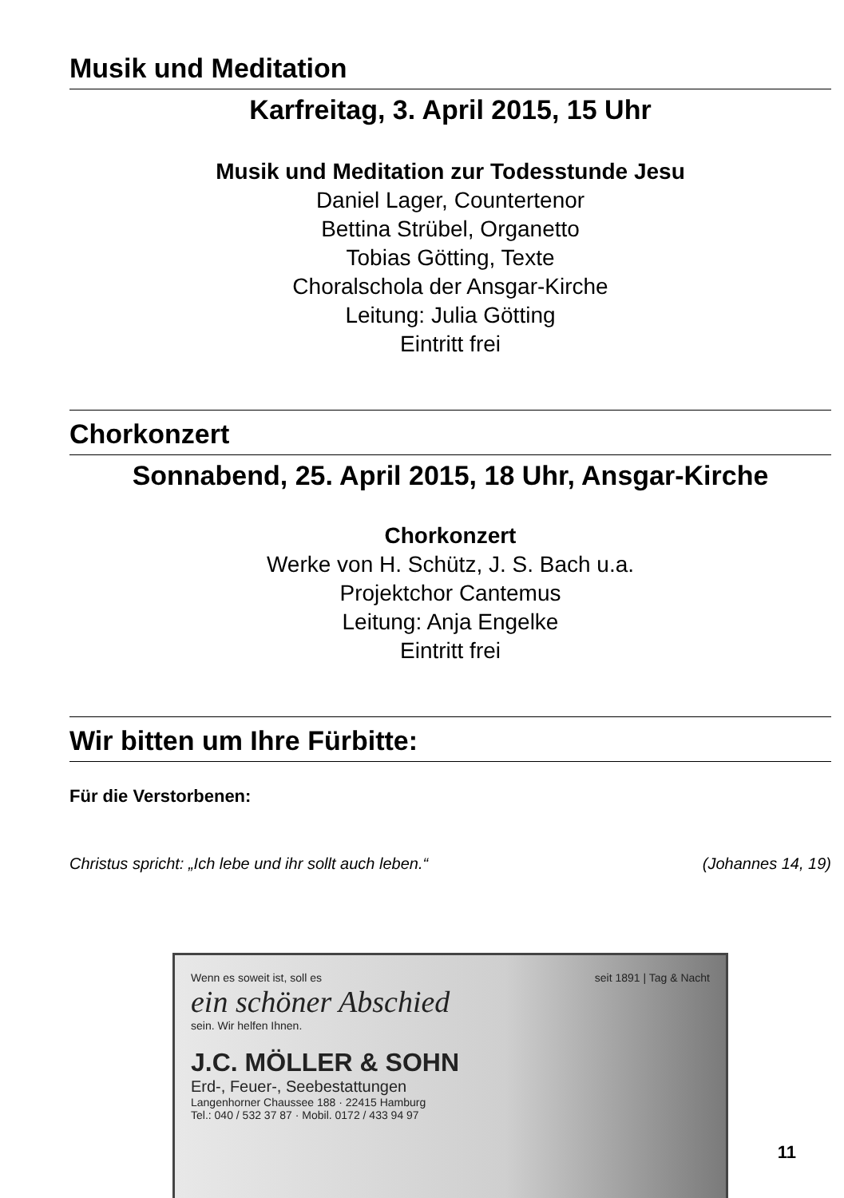Musik und Meditation
Karfreitag, 3. April 2015, 15 Uhr
Musik und Meditation zur Todesstunde Jesu
Daniel Lager, Countertenor
Bettina Strübel, Organetto
Tobias Götting, Texte
Choralschola der Ansgar-Kirche
Leitung: Julia Götting
Eintritt frei
Chorkonzert
Sonnabend, 25. April 2015, 18 Uhr, Ansgar-Kirche
Chorkonzert
Werke von H. Schütz, J. S. Bach u.a.
Projektchor Cantemus
Leitung: Anja Engelke
Eintritt frei
Wir bitten um Ihre Fürbitte:
Für die Verstorbenen:
Christus spricht: „Ich lebe und ihr sollt auch leben.“ (Johannes 14, 19)
Wenn es soweit ist, soll es seit 1891 | Tag & Nacht
ein schöner Abschied
sein. Wir helfen Ihnen.
J.C. MÖLLER & SOHN
Erd-, Feuer-, Seebestattungen
Langenhorner Chaussee 188 · 22415 Hamburg
Tel.: 040 / 532 37 87 · Mobil. 0172 / 433 94 97
11